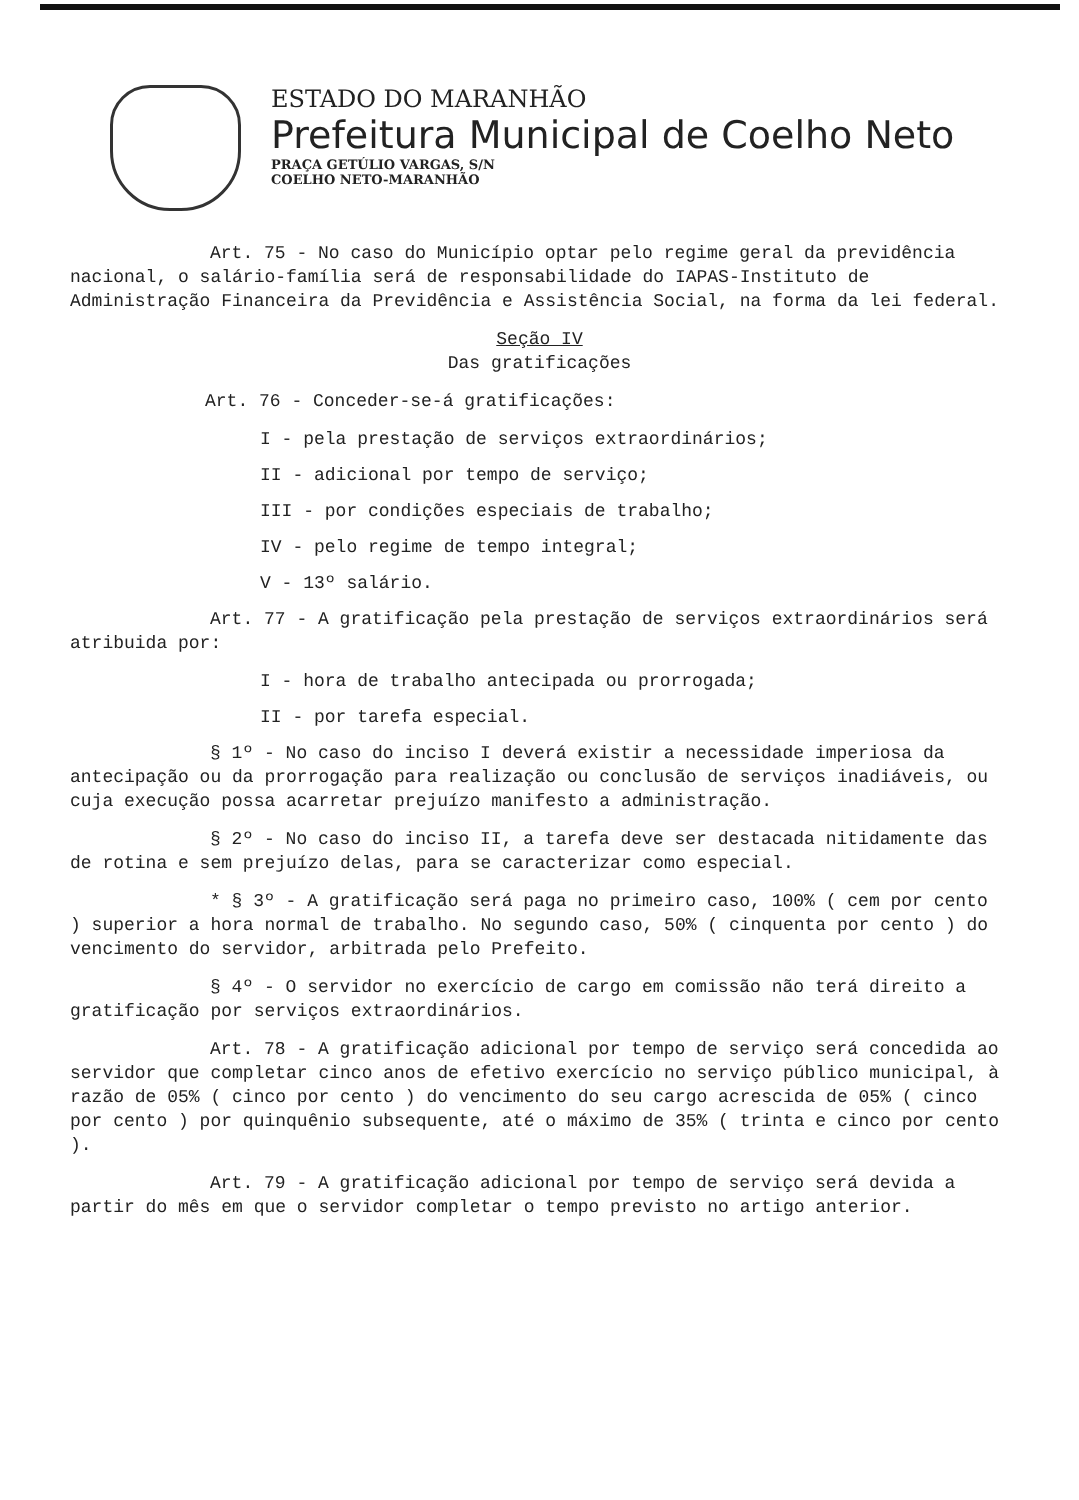ESTADO DO MARANHÃO
Prefeitura Municipal de Coelho Neto
PRAÇA GETÚLIO VARGAS, S/N
COELHO NETO-MARANHÃO
Art. 75 - No caso do Município optar pelo regime geral da previdência nacional, o salário-família será de responsabilidade do IAPAS-Instituto de Administração Financeira da Previdência e Assistência Social, na forma da lei federal.
Seção IV
Das gratificações
Art. 76 - Conceder-se-á gratificações:
I - pela prestação de serviços extraordinários;
II - adicional por tempo de serviço;
III - por condições especiais de trabalho;
IV - pelo regime de tempo integral;
V - 13º salário.
Art. 77 - A gratificação pela prestação de serviços extraordinários será atribuida por:
I - hora de trabalho antecipada ou prorrogada;
II - por tarefa especial.
§ 1º - No caso do inciso I deverá existir a necessidade imperiosa da antecipação ou da prorrogação para realização ou conclusão de serviços inadiáveis, ou cuja execução possa acarretar prejuízo manifesto a administração.
§ 2º - No caso do inciso II, a tarefa deve ser destacada nitidamente das de rotina e sem prejuízo delas, para se caracterizar como especial.
* § 3º - A gratificação será paga no primeiro caso, 100% ( cem por cento ) superior a hora normal de trabalho. No segundo caso, 50% ( cinquenta por cento ) do vencimento do servidor, arbitrada pelo Prefeito.
§ 4º - O servidor no exercício de cargo em comissão não terá direito a gratificação por serviços extraordinários.
Art. 78 - A gratificação adicional por tempo de serviço será concedida ao servidor que completar cinco anos de efetivo exercício no serviço público municipal, à razão de 05% ( cinco por cento ) do vencimento do seu cargo acrescida de 05% ( cinco por cento ) por quinquênio subsequente, até o máximo de 35% ( trinta e cinco por cento ).
Art. 79 - A gratificação adicional por tempo de serviço será devida a partir do mês em que o servidor completar o tempo previsto no artigo anterior.